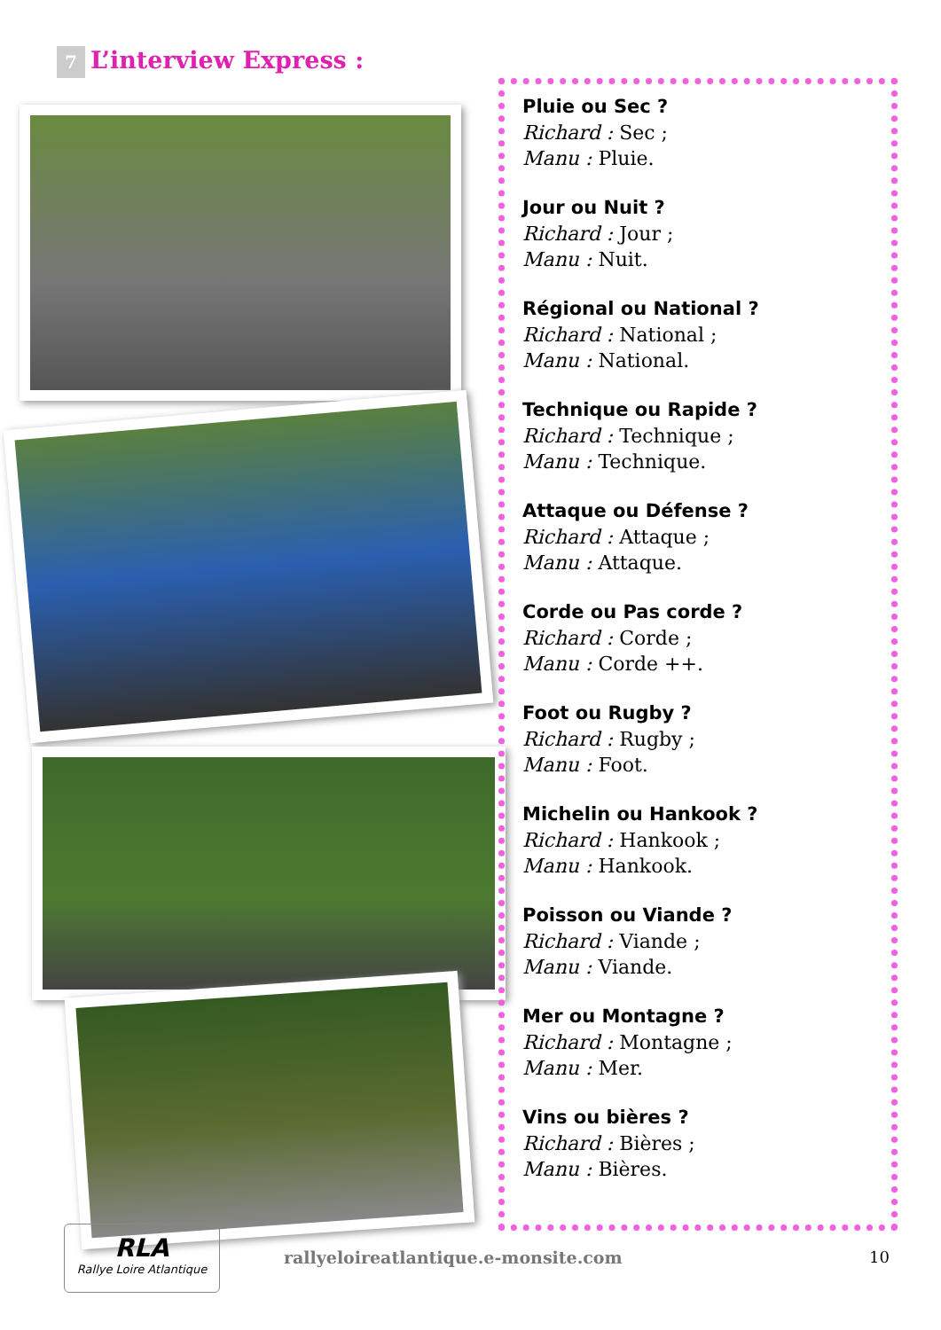7 L’interview Express :
Pluie ou Sec ?
Richard : Sec ;
Manu : Pluie.
Jour ou Nuit ?
Richard : Jour ;
Manu : Nuit.
Régional ou National ?
Richard : National ;
Manu : National.
Technique ou Rapide ?
Richard : Technique ;
Manu : Technique.
Attaque ou Défense ?
Richard : Attaque ;
Manu : Attaque.
Corde ou Pas corde ?
Richard : Corde ;
Manu : Corde ++.
Foot ou Rugby ?
Richard : Rugby ;
Manu : Foot.
Michelin ou Hankook ?
Richard : Hankook ;
Manu : Hankook.
Poisson ou Viande ?
Richard : Viande ;
Manu : Viande.
Mer ou Montagne ?
Richard : Montagne ;
Manu : Mer.
Vins ou bières ?
Richard : Bières ;
Manu : Bières.
RLA
Rallye Loire Atlantique
rallyeloireatlantique.e-monsite.com
10